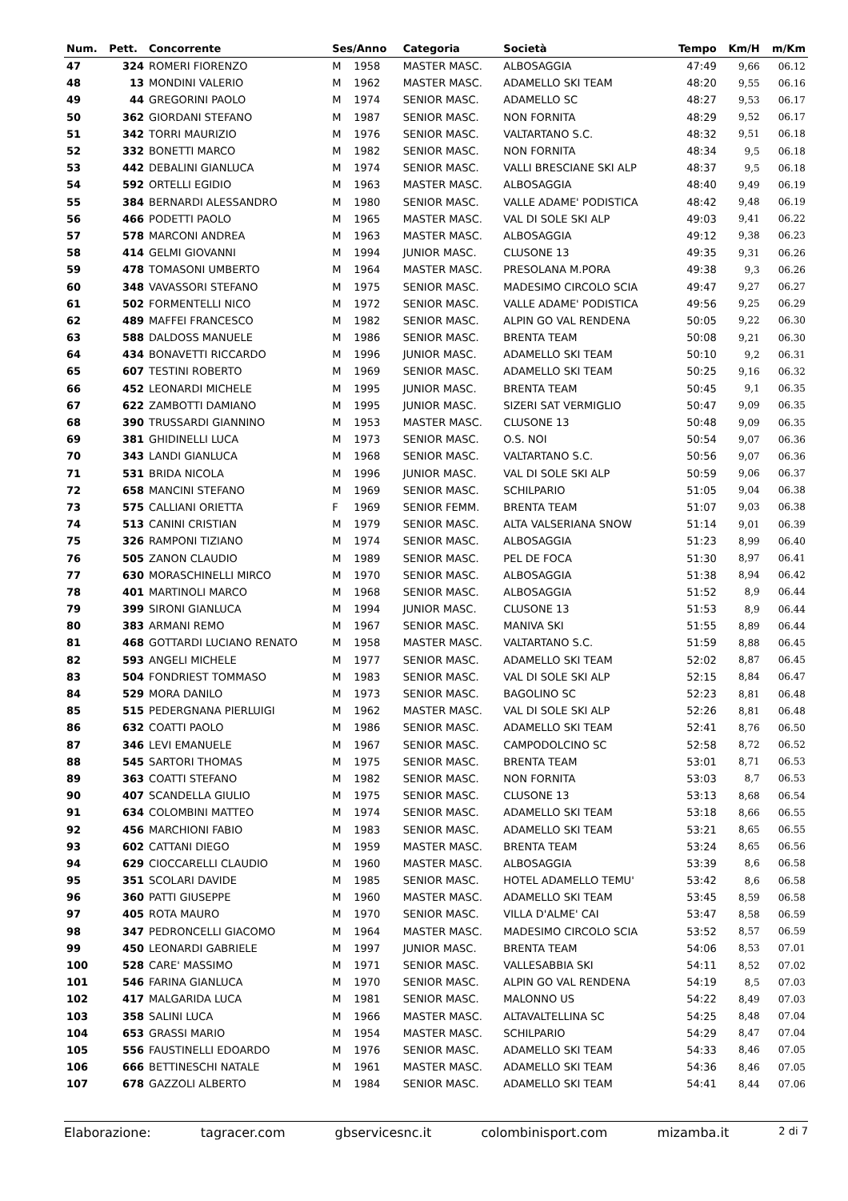| Num. | Pett. | Concorrente | Ses/Anno | | Categoria | Società | Tempo | Km/H | m/Km |
| --- | --- | --- | --- | --- | --- | --- | --- | --- | --- |
| 47 | 324 | ROMERI FIORENZO | M | 1958 | MASTER MASC. | ALBOSAGGIA | 47:49 | 9,66 | 06.12 |
| 48 | 13 | MONDINI VALERIO | M | 1962 | MASTER MASC. | ADAMELLO SKI TEAM | 48:20 | 9,55 | 06.16 |
| 49 | 44 | GREGORINI PAOLO | M | 1974 | SENIOR MASC. | ADAMELLO SC | 48:27 | 9,53 | 06.17 |
| 50 | 362 | GIORDANI STEFANO | M | 1987 | SENIOR MASC. | NON FORNITA | 48:29 | 9,52 | 06.17 |
| 51 | 342 | TORRI MAURIZIO | M | 1976 | SENIOR MASC. | VALTARTANO S.C. | 48:32 | 9,51 | 06.18 |
| 52 | 332 | BONETTI MARCO | M | 1982 | SENIOR MASC. | NON FORNITA | 48:34 | 9,5 | 06.18 |
| 53 | 442 | DEBALINI GIANLUCA | M | 1974 | SENIOR MASC. | VALLI BRESCIANE SKI ALP | 48:37 | 9,5 | 06.18 |
| 54 | 592 | ORTELLI EGIDIO | M | 1963 | MASTER MASC. | ALBOSAGGIA | 48:40 | 9,49 | 06.19 |
| 55 | 384 | BERNARDI ALESSANDRO | M | 1980 | SENIOR MASC. | VALLE ADAME' PODISTICA | 48:42 | 9,48 | 06.19 |
| 56 | 466 | PODETTI PAOLO | M | 1965 | MASTER MASC. | VAL DI SOLE SKI ALP | 49:03 | 9,41 | 06.22 |
| 57 | 578 | MARCONI ANDREA | M | 1963 | MASTER MASC. | ALBOSAGGIA | 49:12 | 9,38 | 06.23 |
| 58 | 414 | GELMI GIOVANNI | M | 1994 | JUNIOR MASC. | CLUSONE 13 | 49:35 | 9,31 | 06.26 |
| 59 | 478 | TOMASONI UMBERTO | M | 1964 | MASTER MASC. | PRESOLANA M.PORA | 49:38 | 9,3 | 06.26 |
| 60 | 348 | VAVASSORI STEFANO | M | 1975 | SENIOR MASC. | MADESIMO CIRCOLO SCIA | 49:47 | 9,27 | 06.27 |
| 61 | 502 | FORMENTELLI NICO | M | 1972 | SENIOR MASC. | VALLE ADAME' PODISTICA | 49:56 | 9,25 | 06.29 |
| 62 | 489 | MAFFEI FRANCESCO | M | 1982 | SENIOR MASC. | ALPIN GO VAL RENDENA | 50:05 | 9,22 | 06.30 |
| 63 | 588 | DALDOSS MANUELE | M | 1986 | SENIOR MASC. | BRENTA TEAM | 50:08 | 9,21 | 06.30 |
| 64 | 434 | BONAVETTI RICCARDO | M | 1996 | JUNIOR MASC. | ADAMELLO SKI TEAM | 50:10 | 9,2 | 06.31 |
| 65 | 607 | TESTINI ROBERTO | M | 1969 | SENIOR MASC. | ADAMELLO SKI TEAM | 50:25 | 9,16 | 06.32 |
| 66 | 452 | LEONARDI MICHELE | M | 1995 | JUNIOR MASC. | BRENTA TEAM | 50:45 | 9,1 | 06.35 |
| 67 | 622 | ZAMBOTTI DAMIANO | M | 1995 | JUNIOR MASC. | SIZERI SAT VERMIGLIO | 50:47 | 9,09 | 06.35 |
| 68 | 390 | TRUSSARDI GIANNINO | M | 1953 | MASTER MASC. | CLUSONE 13 | 50:48 | 9,09 | 06.35 |
| 69 | 381 | GHIDINELLI LUCA | M | 1973 | SENIOR MASC. | O.S. NOI | 50:54 | 9,07 | 06.36 |
| 70 | 343 | LANDI GIANLUCA | M | 1968 | SENIOR MASC. | VALTARTANO S.C. | 50:56 | 9,07 | 06.36 |
| 71 | 531 | BRIDA NICOLA | M | 1996 | JUNIOR MASC. | VAL DI SOLE SKI ALP | 50:59 | 9,06 | 06.37 |
| 72 | 658 | MANCINI STEFANO | M | 1969 | SENIOR MASC. | SCHILPARIO | 51:05 | 9,04 | 06.38 |
| 73 | 575 | CALLIANI ORIETTA | F | 1969 | SENIOR FEMM. | BRENTA TEAM | 51:07 | 9,03 | 06.38 |
| 74 | 513 | CANINI CRISTIAN | M | 1979 | SENIOR MASC. | ALTA VALSERIANA SNOW | 51:14 | 9,01 | 06.39 |
| 75 | 326 | RAMPONI TIZIANO | M | 1974 | SENIOR MASC. | ALBOSAGGIA | 51:23 | 8,99 | 06.40 |
| 76 | 505 | ZANON CLAUDIO | M | 1989 | SENIOR MASC. | PEL DE FOCA | 51:30 | 8,97 | 06.41 |
| 77 | 630 | MORASCHINELLI MIRCO | M | 1970 | SENIOR MASC. | ALBOSAGGIA | 51:38 | 8,94 | 06.42 |
| 78 | 401 | MARTINOLI MARCO | M | 1968 | SENIOR MASC. | ALBOSAGGIA | 51:52 | 8,9 | 06.44 |
| 79 | 399 | SIRONI GIANLUCA | M | 1994 | JUNIOR MASC. | CLUSONE 13 | 51:53 | 8,9 | 06.44 |
| 80 | 383 | ARMANI REMO | M | 1967 | SENIOR MASC. | MANIVA SKI | 51:55 | 8,89 | 06.44 |
| 81 | 468 | GOTTARDI LUCIANO RENATO | M | 1958 | MASTER MASC. | VALTARTANO S.C. | 51:59 | 8,88 | 06.45 |
| 82 | 593 | ANGELI MICHELE | M | 1977 | SENIOR MASC. | ADAMELLO SKI TEAM | 52:02 | 8,87 | 06.45 |
| 83 | 504 | FONDRIEST TOMMASO | M | 1983 | SENIOR MASC. | VAL DI SOLE SKI ALP | 52:15 | 8,84 | 06.47 |
| 84 | 529 | MORA DANILO | M | 1973 | SENIOR MASC. | BAGOLINO SC | 52:23 | 8,81 | 06.48 |
| 85 | 515 | PEDERGNANA PIERLUIGI | M | 1962 | MASTER MASC. | VAL DI SOLE SKI ALP | 52:26 | 8,81 | 06.48 |
| 86 | 632 | COATTI PAOLO | M | 1986 | SENIOR MASC. | ADAMELLO SKI TEAM | 52:41 | 8,76 | 06.50 |
| 87 | 346 | LEVI EMANUELE | M | 1967 | SENIOR MASC. | CAMPODOLCINO SC | 52:58 | 8,72 | 06.52 |
| 88 | 545 | SARTORI THOMAS | M | 1975 | SENIOR MASC. | BRENTA TEAM | 53:01 | 8,71 | 06.53 |
| 89 | 363 | COATTI STEFANO | M | 1982 | SENIOR MASC. | NON FORNITA | 53:03 | 8,7 | 06.53 |
| 90 | 407 | SCANDELLA GIULIO | M | 1975 | SENIOR MASC. | CLUSONE 13 | 53:13 | 8,68 | 06.54 |
| 91 | 634 | COLOMBINI MATTEO | M | 1974 | SENIOR MASC. | ADAMELLO SKI TEAM | 53:18 | 8,66 | 06.55 |
| 92 | 456 | MARCHIONI FABIO | M | 1983 | SENIOR MASC. | ADAMELLO SKI TEAM | 53:21 | 8,65 | 06.55 |
| 93 | 602 | CATTANI DIEGO | M | 1959 | MASTER MASC. | BRENTA TEAM | 53:24 | 8,65 | 06.56 |
| 94 | 629 | CIOCCARELLI CLAUDIO | M | 1960 | MASTER MASC. | ALBOSAGGIA | 53:39 | 8,6 | 06.58 |
| 95 | 351 | SCOLARI DAVIDE | M | 1985 | SENIOR MASC. | HOTEL ADAMELLO TEMU' | 53:42 | 8,6 | 06.58 |
| 96 | 360 | PATTI GIUSEPPE | M | 1960 | MASTER MASC. | ADAMELLO SKI TEAM | 53:45 | 8,59 | 06.58 |
| 97 | 405 | ROTA MAURO | M | 1970 | SENIOR MASC. | VILLA D'ALME' CAI | 53:47 | 8,58 | 06.59 |
| 98 | 347 | PEDRONCELLI GIACOMO | M | 1964 | MASTER MASC. | MADESIMO CIRCOLO SCIA | 53:52 | 8,57 | 06.59 |
| 99 | 450 | LEONARDI GABRIELE | M | 1997 | JUNIOR MASC. | BRENTA TEAM | 54:06 | 8,53 | 07.01 |
| 100 | 528 | CARE' MASSIMO | M | 1971 | SENIOR MASC. | VALLESABBIA SKI | 54:11 | 8,52 | 07.02 |
| 101 | 546 | FARINA GIANLUCA | M | 1970 | SENIOR MASC. | ALPIN GO VAL RENDENA | 54:19 | 8,5 | 07.03 |
| 102 | 417 | MALGARIDA LUCA | M | 1981 | SENIOR MASC. | MALONNO US | 54:22 | 8,49 | 07.03 |
| 103 | 358 | SALINI LUCA | M | 1966 | MASTER MASC. | ALTAVALTELLINA SC | 54:25 | 8,48 | 07.04 |
| 104 | 653 | GRASSI MARIO | M | 1954 | MASTER MASC. | SCHILPARIO | 54:29 | 8,47 | 07.04 |
| 105 | 556 | FAUSTINELLI EDOARDO | M | 1976 | SENIOR MASC. | ADAMELLO SKI TEAM | 54:33 | 8,46 | 07.05 |
| 106 | 666 | BETTINESCHI NATALE | M | 1961 | MASTER MASC. | ADAMELLO SKI TEAM | 54:36 | 8,46 | 07.05 |
| 107 | 678 | GAZZOLI ALBERTO | M | 1984 | SENIOR MASC. | ADAMELLO SKI TEAM | 54:41 | 8,44 | 07.06 |
Elaborazione: tagracer.com gbservicesnc.it colombinisport.com mizamba.it 2 di 7